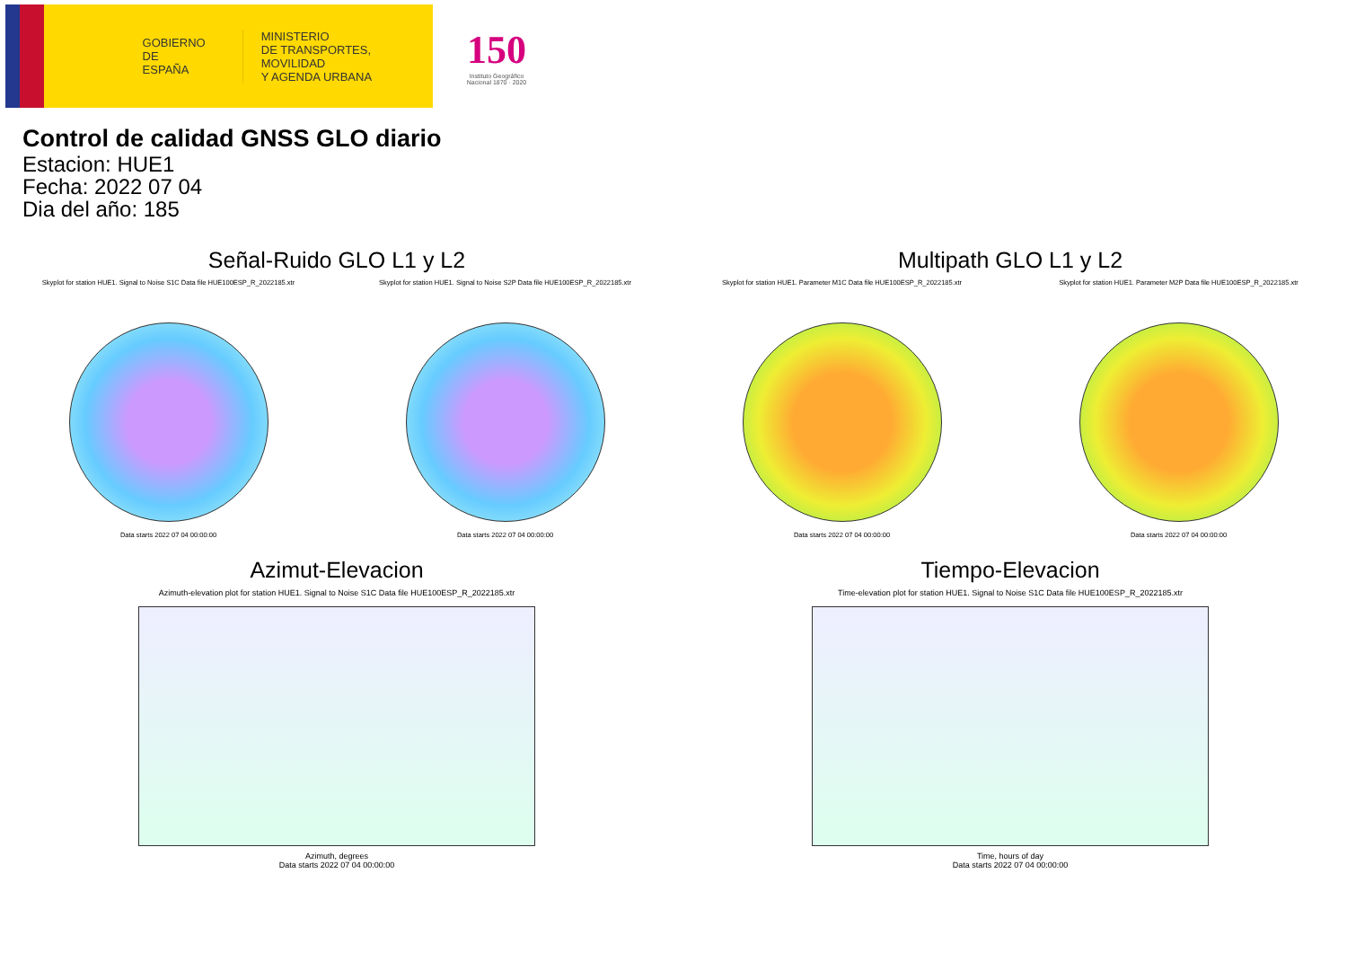GOBIERNO
DE ESPAÑA
MINISTERIO
DE TRANSPORTES, MOVILIDAD
Y AGENDA URBANA
150
Instituto Geográfico
Nacional 1870 · 2020
Control de calidad GNSS GLO diario
Estacion: HUE1
Fecha: 2022 07 04
Dia del año: 185
Señal-Ruido GLO L1 y L2
Skyplot for station HUE1. Signal to Noise S1C Data file HUE100ESP_R_2022185.xtr
Data starts 2022 07 04 00:00:00
Skyplot for station HUE1. Signal to Noise S2P Data file HUE100ESP_R_2022185.xtr
Data starts 2022 07 04 00:00:00
Multipath GLO L1 y L2
Skyplot for station HUE1. Parameter M1C Data file HUE100ESP_R_2022185.xtr
Data starts 2022 07 04 00:00:00
Skyplot for station HUE1. Parameter M2P Data file HUE100ESP_R_2022185.xtr
Data starts 2022 07 04 00:00:00
Azimut-Elevacion
Azimuth-elevation plot for station HUE1. Signal to Noise S1C Data file HUE100ESP_R_2022185.xtr
Azimuth, degrees
Data starts 2022 07 04 00:00:00
Tiempo-Elevacion
Time-elevation plot for station HUE1. Signal to Noise S1C Data file HUE100ESP_R_2022185.xtr
Time, hours of day
Data starts 2022 07 04 00:00:00